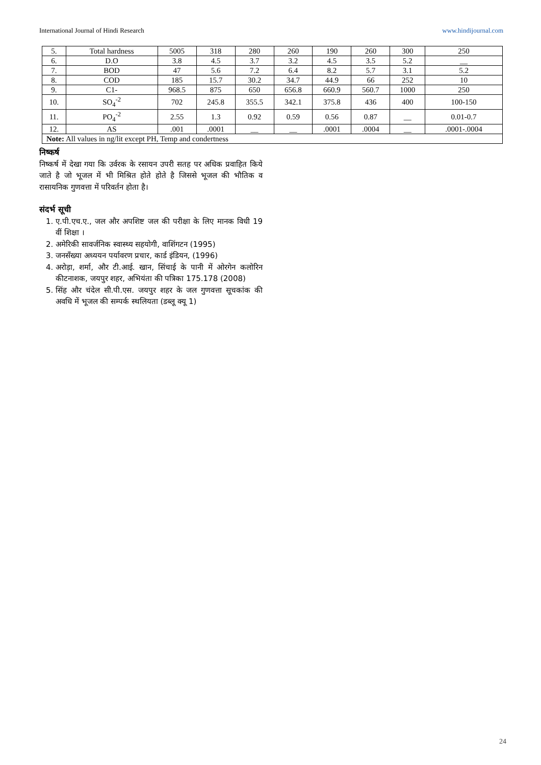International Journal of Hindi Research www.hindijournal.com
| 5. | Total hardness | 5005 | 318 | 280 | 260 | 190 | 260 | 300 | 250 |
| 6. | D.O | 3.8 | 4.5 | 3.7 | 3.2 | 4.5 | 3.5 | 5.2 | __ |
| 7. | BOD | 47 | 5.6 | 7.2 | 6.4 | 8.2 | 5.7 | 3.1 | 5.2 |
| 8. | COD | 185 | 15.7 | 30.2 | 34.7 | 44.9 | 66 | 252 | 10 |
| 9. | C1- | 968.5 | 875 | 650 | 656.8 | 660.9 | 560.7 | 1000 | 250 |
| 10. | SO<sub>4</sub><sup>-2</sup> | 702 | 245.8 | 355.5 | 342.1 | 375.8 | 436 | 400 | 100-150 |
| 11. | PO<sub>4</sub><sup>-2</sup> | 2.55 | 1.3 | 0.92 | 0.59 | 0.56 | 0.87 | __ | 0.01-0.7 |
| 12. | AS | .001 | .0001 | __ | __ | .0001 | .0004 | __ | .0001-.0004 |
| Note: All values in ng/lit except PH, Temp and condertness | | | | | | | | | |
निष्कर्ष
निष्कर्ष में देखा गया कि उर्वरक के रसायन उपरी सतह पर अधिक प्रवाहित किये जाते है जो भूजल में भी मिश्रित होते होते है जिससे भूजल की भौतिक व रासायनिक गुणवत्ता में परिवर्तन होता है।
संदर्भ सूची
1. ए.पी.एच.ए., जल और अपशिष्ट जल की परीक्षा के लिए मानक विधी 19 वीं शिक्षा ।
2. अमेरिकी सावर्जनिक स्वास्थ्य सहयोगी, वाशिंगटन (1995)
3. जनसँख्या अध्ययन पर्यावरण प्रचार, कार्ड इंडियन, (1996)
4. अरोड़ा, शर्मा, और टी.आई. खान, सिंचाई के पानी में ओरगेन कलोरिन कीटनाशक, जयपुर शहर, अभियंता की पत्रिका 175.178 (2008)
5. सिंह और चंदेल सी.पी.एस. जयपुर शहर के जल गुणवत्ता सूचकांक की अवधि में भूजल की सम्पर्क स्थलियता (डब्लू क्यू 1)
24